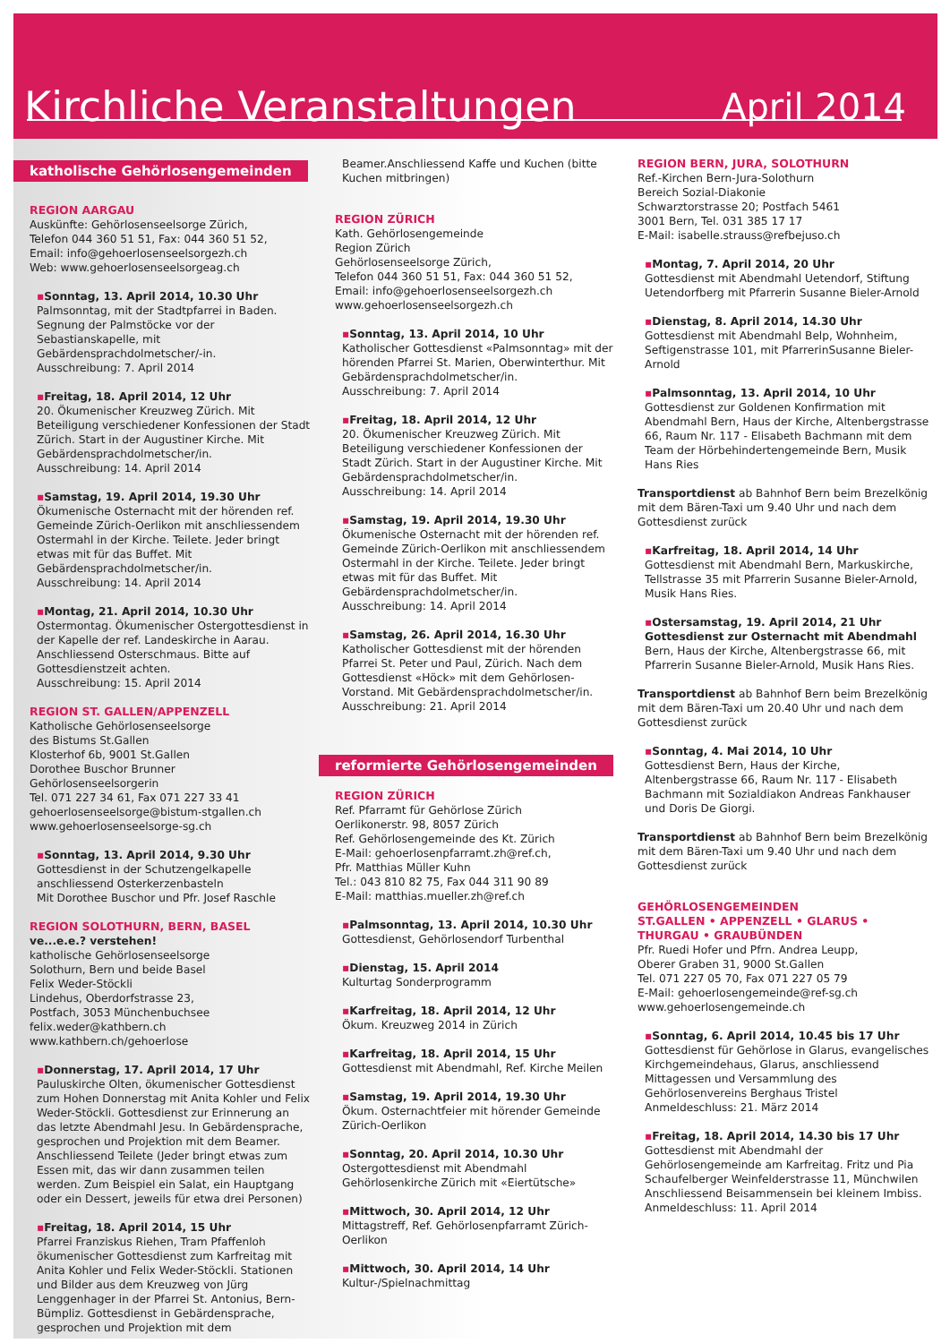Kirchliche Veranstaltungen
April 2014
katholische Gehörlosengemeinden
REGION AARGAU
Auskünfte: Gehörlosenseelsorge Zürich,
Telefon 044 360 51 51, Fax: 044 360 51 52,
Email: info@gehoerlosenseelsorgezh.ch
Web: www.gehoerlosenseelsorgeag.ch
▪Sonntag, 13. April 2014, 10.30 Uhr
Palmsonntag, mit der Stadtpfarrei in Baden. Segnung der Palmstöcke vor der Sebastianskapelle, mit Gebärdensprachdolmetscher/-in.
Ausschreibung: 7. April 2014
▪Freitag, 18. April 2014, 12 Uhr
20. Ökumenischer Kreuzweg Zürich. Mit Beteiligung verschiedener Konfessionen der Stadt Zürich. Start in der Augustiner Kirche. Mit Gebärdensprachdolmetscher/in.
Ausschreibung: 14. April 2014
▪Samstag, 19. April 2014, 19.30 Uhr
Ökumenische Osternacht mit der hörenden ref. Gemeinde Zürich-Oerlikon mit anschliessendem Ostermahl in der Kirche. Teilete. Jeder bringt etwas mit für das Buffet. Mit Gebärdensprachdolmetscher/in.
Ausschreibung: 14. April 2014
▪Montag, 21. April 2014, 10.30 Uhr
Ostermontag. Ökumenischer Ostergottesdienst in der Kapelle der ref. Landeskirche in Aarau. Anschliessend Osterschmaus. Bitte auf Gottesdienstzeit achten.
Ausschreibung: 15. April 2014
REGION ST. GALLEN/APPENZELL
Katholische Gehörlosenseelsorge
des Bistums St.Gallen
Klosterhof 6b, 9001 St.Gallen
Dorothee Buschor Brunner
Gehörlosenseelsorgerin
Tel. 071 227 34 61, Fax 071 227 33 41
gehoerlosenseelsorge@bistum-stgallen.ch
www.gehoerlosenseelsorge-sg.ch
▪Sonntag, 13. April 2014, 9.30 Uhr
Gottesdienst in der Schutzengelkapelle anschliessend Osterkerzenbasteln
Mit Dorothee Buschor und Pfr. Josef Raschle
REGION SOLOTHURN, BERN, BASEL
ve...e.e.? verstehen!
katholische Gehörlosenseelsorge
Solothurn, Bern und beide Basel
Felix Weder-Stöckli
Lindehus, Oberdorfstrasse 23,
Postfach, 3053 Münchenbuchsee
felix.weder@kathbern.ch
www.kathbern.ch/gehoerlose
▪Donnerstag, 17. April 2014, 17 Uhr
Pauluskirche Olten, ökumenischer Gottesdienst zum Hohen Donnerstag mit Anita Kohler und Felix Weder-Stöckli. Gottesdienst zur Erinnerung an das letzte Abendmahl Jesu. In Gebärdensprache, gesprochen und Projektion mit dem Beamer. Anschliessend Teilete (Jeder bringt etwas zum Essen mit, das wir dann zusammen teilen werden. Zum Beispiel ein Salat, ein Hauptgang oder ein Dessert, jeweils für etwa drei Personen)
▪Freitag, 18. April 2014, 15 Uhr
Pfarrei Franziskus Riehen, Tram Pfaffenloh ökumenischer Gottesdienst zum Karfreitag mit Anita Kohler und Felix Weder-Stöckli. Stationen und Bilder aus dem Kreuzweg von Jürg Lenggenhager in der Pfarrei St. Antonius, Bern-Bümpliz. Gottesdienst in Gebärdensprache, gesprochen und Projektion mit dem
Beamer.Anschliessend Kaffe und Kuchen (bitte Kuchen mitbringen)
REGION ZÜRICH
Kath. Gehörlosengemeinde
Region Zürich
Gehörlosenseelsorge Zürich,
Telefon 044 360 51 51, Fax: 044 360 51 52,
Email: info@gehoerlosenseelsorgezh.ch
www.gehoerlosenseelsorgezh.ch
▪Sonntag, 13. April 2014, 10 Uhr
Katholischer Gottesdienst «Palmsonntag» mit der hörenden Pfarrei St. Marien, Oberwinterthur. Mit Gebärdensprachdolmetscher/in.
Ausschreibung: 7. April 2014
▪Freitag, 18. April 2014, 12 Uhr
20. Ökumenischer Kreuzweg Zürich. Mit Beteiligung verschiedener Konfessionen der Stadt Zürich. Start in der Augustiner Kirche. Mit Gebärdensprachdolmetscher/in.
Ausschreibung: 14. April 2014
▪Samstag, 19. April 2014, 19.30 Uhr
Ökumenische Osternacht mit der hörenden ref. Gemeinde Zürich-Oerlikon mit anschliessendem Ostermahl in der Kirche. Teilete. Jeder bringt etwas mit für das Buffet. Mit Gebärdensprachdolmetscher/in.
Ausschreibung: 14. April 2014
▪Samstag, 26. April 2014, 16.30 Uhr
Katholischer Gottesdienst mit der hörenden Pfarrei St. Peter und Paul, Zürich. Nach dem Gottesdienst «Höck» mit dem Gehörlosen-Vorstand. Mit Gebärdensprachdolmetscher/in.
Ausschreibung: 21. April 2014
reformierte Gehörlosengemeinden
REGION ZÜRICH
Ref. Pfarramt für Gehörlose Zürich
Oerlikonerstr. 98, 8057 Zürich
Ref. Gehörlosengemeinde des Kt. Zürich
E-Mail: gehoerlosenpfarramt.zh@ref.ch,
Pfr. Matthias Müller Kuhn
Tel.: 043 810 82 75, Fax 044 311 90 89
E-Mail: matthias.mueller.zh@ref.ch
▪Palmsonntag, 13. April 2014, 10.30 Uhr
Gottesdienst, Gehörlosendorf Turbenthal
▪Dienstag, 15. April 2014
Kulturtag Sonderprogramm
▪Karfreitag, 18. April 2014, 12 Uhr
Ökum. Kreuzweg 2014 in Zürich
▪Karfreitag, 18. April 2014, 15 Uhr
Gottesdienst mit Abendmahl, Ref. Kirche Meilen
▪Samstag, 19. April 2014, 19.30 Uhr
Ökum. Osternachtfeier mit hörender Gemeinde Zürich-Oerlikon
▪Sonntag, 20. April 2014, 10.30 Uhr
Ostergottesdienst mit Abendmahl Gehörlosenkirche Zürich mit «Eiertütsche»
▪Mittwoch, 30. April 2014, 12 Uhr
Mittagstreff, Ref. Gehörlosenpfarramt Zürich-Oerlikon
▪Mittwoch, 30. April 2014, 14 Uhr
Kultur-/Spielnachmittag
REGION BERN, JURA, SOLOTHURN
Ref.-Kirchen Bern-Jura-Solothurn
Bereich Sozial-Diakonie
Schwarztorstrasse 20; Postfach 5461
3001 Bern, Tel. 031 385 17 17
E-Mail: isabelle.strauss@refbejuso.ch
▪Montag, 7. April 2014, 20 Uhr
Gottesdienst mit Abendmahl Uetendorf, Stiftung Uetendorfberg mit Pfarrerin Susanne Bieler-Arnold
▪Dienstag, 8. April 2014, 14.30 Uhr
Gottesdienst mit Abendmahl Belp, Wohnheim, Seftigenstrasse 101, mit PfarrerinSusanne Bieler-Arnold
▪Palmsonntag, 13. April 2014, 10 Uhr
Gottesdienst zur Goldenen Konfirmation mit Abendmahl Bern, Haus der Kirche, Altenbergstrasse 66, Raum Nr. 117 - Elisabeth Bachmann mit dem Team der Hörbehindertengemeinde Bern, Musik Hans Ries
Transportdienst ab Bahnhof Bern beim Brezelkönig mit dem Bären-Taxi um 9.40 Uhr und nach dem Gottesdienst zurück
▪Karfreitag, 18. April 2014, 14 Uhr
Gottesdienst mit Abendmahl Bern, Markuskirche, Tellstrasse 35 mit Pfarrerin Susanne Bieler-Arnold, Musik Hans Ries.
▪Ostersamstag, 19. April 2014, 21 Uhr
Gottesdienst zur Osternacht mit Abendmahl Bern, Haus der Kirche, Altenbergstrasse 66, mit Pfarrerin Susanne Bieler-Arnold, Musik Hans Ries.
Transportdienst ab Bahnhof Bern beim Brezelkönig mit dem Bären-Taxi um 20.40 Uhr und nach dem Gottesdienst zurück
▪Sonntag, 4. Mai 2014, 10 Uhr
Gottesdienst Bern, Haus der Kirche, Altenbergstrasse 66, Raum Nr. 117 - Elisabeth Bachmann mit Sozialdiakon Andreas Fankhauser und Doris De Giorgi.
Transportdienst ab Bahnhof Bern beim Brezelkönig mit dem Bären-Taxi um 9.40 Uhr und nach dem Gottesdienst zurück
GEHÖRLOSENGEMEINDEN
ST.GALLEN • APPENZELL • GLARUS •
THURGAU • GRAUBÜNDEN
Pfr. Ruedi Hofer und Pfrn. Andrea Leupp,
Oberer Graben 31, 9000 St.Gallen
Tel. 071 227 05 70, Fax 071 227 05 79
E-Mail: gehoerlosengemeinde@ref-sg.ch
www.gehoerlosengemeinde.ch
▪Sonntag, 6. April 2014, 10.45 bis 17 Uhr
Gottesdienst für Gehörlose in Glarus, evangelisches Kirchgemeindehaus, Glarus, anschliessend Mittagessen und Versammlung des Gehörlosenvereins Berghaus Tristel
Anmeldeschluss: 21. März 2014
▪Freitag, 18. April 2014, 14.30 bis 17 Uhr
Gottesdienst mit Abendmahl der Gehörlosengemeinde am Karfreitag. Fritz und Pia Schaufelberger Weinfelderstrasse 11, Münchwilen Anschliessend Beisammensein bei kleinem Imbiss.
Anmeldeschluss: 11. April 2014